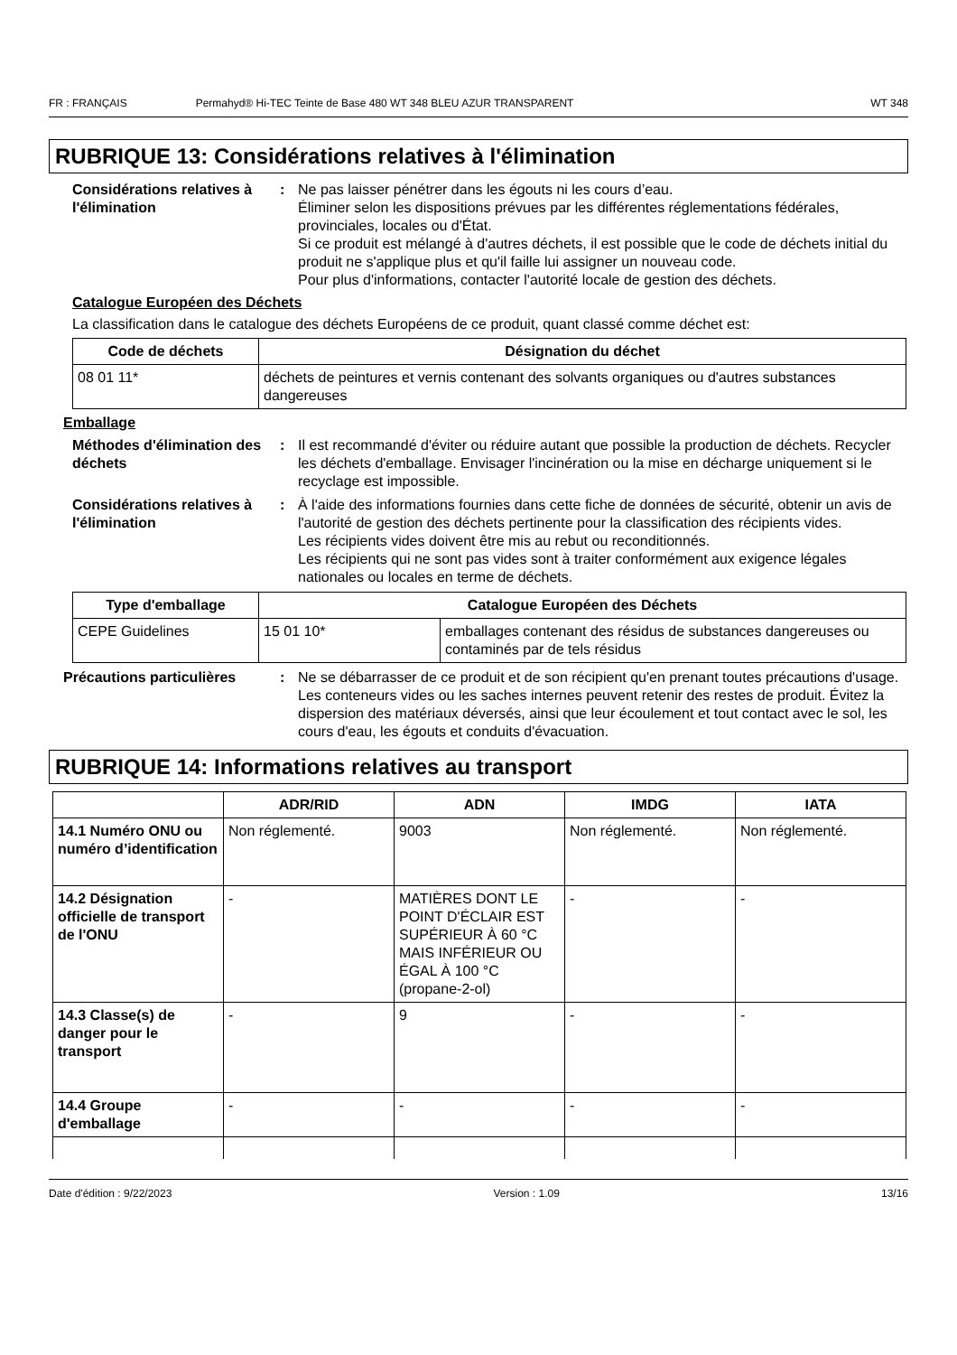FR : FRANÇAIS Permahyd® Hi-TEC Teinte de Base 480 WT 348 BLEU AZUR TRANSPARENT WT 348
RUBRIQUE 13: Considérations relatives à l'élimination
Considérations relatives à l'élimination
: Ne pas laisser pénétrer dans les égouts ni les cours d’eau.
Éliminer selon les dispositions prévues par les différentes réglementations fédérales, provinciales, locales ou d'État.
Si ce produit est mélangé à d'autres déchets, il est possible que le code de déchets initial du produit ne s'applique plus et qu'il faille lui assigner un nouveau code.
Pour plus d'informations, contacter l'autorité locale de gestion des déchets.
Catalogue Européen des Déchets
La classification dans le catalogue des déchets Européens de ce produit, quant classé comme déchet est:
| Code de déchets | Désignation du déchet |
| --- | --- |
| 08 01 11* | déchets de peintures et vernis contenant des solvants organiques ou d'autres substances dangereuses |
Emballage
Méthodes d'élimination des déchets
: Il est recommandé d'éviter ou réduire autant que possible la production de déchets. Recycler les déchets d'emballage. Envisager l'incinération ou la mise en décharge uniquement si le recyclage est impossible.
Considérations relatives à l'élimination
: À l'aide des informations fournies dans cette fiche de données de sécurité, obtenir un avis de l'autorité de gestion des déchets pertinente pour la classification des récipients vides.
Les récipients vides doivent être mis au rebut ou reconditionnés.
Les récipients qui ne sont pas vides sont à traiter conformément aux exigence légales nationales ou locales en terme de déchets.
| Type d'emballage | Catalogue Européen des Déchets | |
| --- | --- | --- |
| CEPE Guidelines | 15 01 10* | emballages contenant des résidus de substances dangereuses ou contaminés par de tels résidus |
Précautions particulières : Ne se débarrasser de ce produit et de son récipient qu'en prenant toutes précautions d'usage. Les conteneurs vides ou les saches internes peuvent retenir des restes de produit. Évitez la dispersion des matériaux déversés, ainsi que leur écoulement et tout contact avec le sol, les cours d'eau, les égouts et conduits d'évacuation.
RUBRIQUE 14: Informations relatives au transport
| | ADR/RID | ADN | IMDG | IATA |
| --- | --- | --- | --- | --- |
| 14.1 Numéro ONU ou numéro d’identification | Non réglementé. | 9003 | Non réglementé. | Non réglementé. |
| 14.2 Désignation officielle de transport de l'ONU | - | MATIÈRES DONT LE POINT D'ÉCLAIR EST SUPÉRIEUR À 60 °C MAIS INFÉRIEUR OU ÉGAL À 100 °C (propane-2-ol) | - | - |
| 14.3 Classe(s) de danger pour le transport | - | 9 | - | - |
| 14.4 Groupe d'emballage | - | - | - | - |
Date d'édition : 9/22/2023 Version : 1.09 13/16